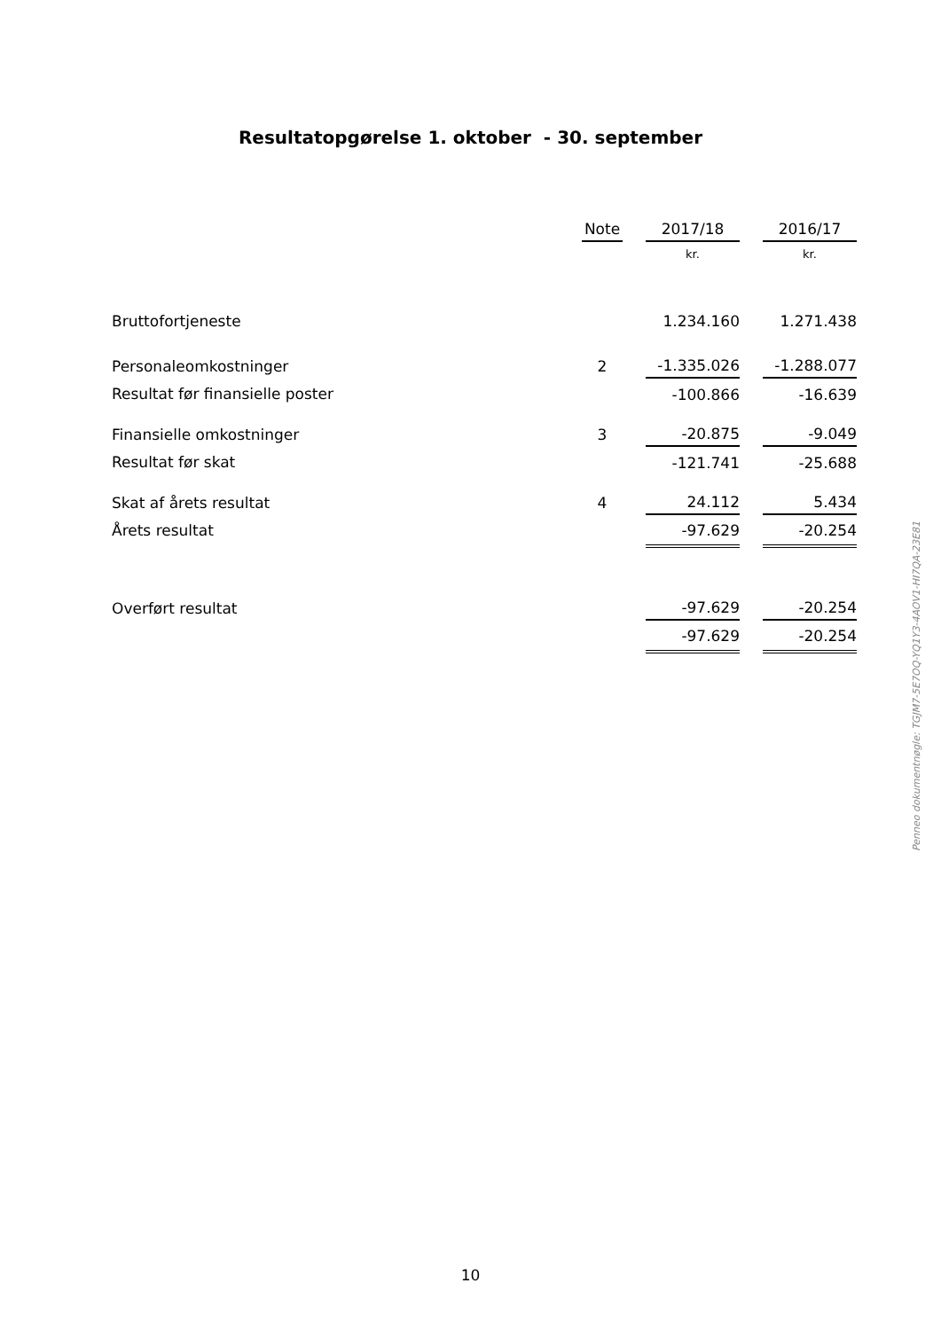Resultatopgørelse 1. oktober - 30. september
| | Note | | 2017/18 | | 2016/17 |
| --- | --- | --- | --- | --- | --- |
| | | | kr. | | kr. |
| Bruttofortjeneste | | | 1.234.160 | | 1.271.438 |
| Personaleomkostninger | 2 | | -1.335.026 | | -1.288.077 |
| Resultat før finansielle poster | | | -100.866 | | -16.639 |
| Finansielle omkostninger | 3 | | -20.875 | | -9.049 |
| Resultat før skat | | | -121.741 | | -25.688 |
| Skat af årets resultat | 4 | | 24.112 | | 5.434 |
| Årets resultat | | | -97.629 | | -20.254 |
| Overført resultat | | | -97.629 | | -20.254 |
| | | | -97.629 | | -20.254 |
Penneo dokumentnøgle: TGJM7-5E7OQ-YQ1Y3-4AOV1-HI7QA-23E81
10